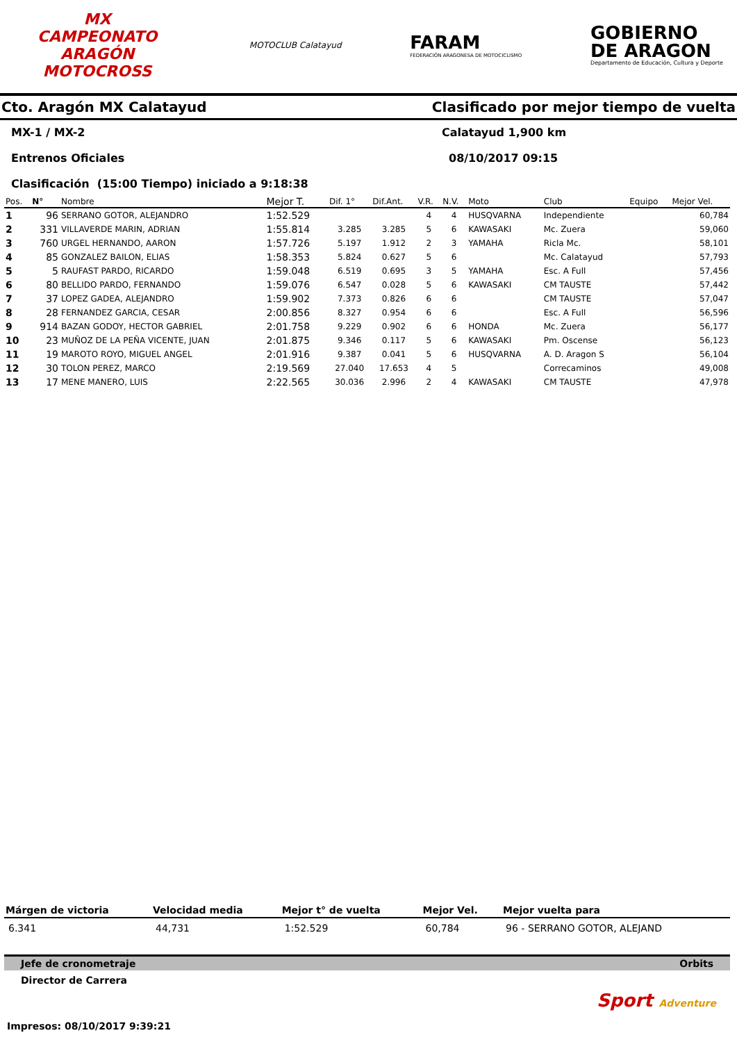MX
CAMPEONATO ARAGÓN MOTOCROSS
MOTOCLUB Calatayud
FARAM
FEDERACIÓN ARAGONESA DE MOTOCICLISMO
GOBIERNO
DE ARAGON
Departamento de Educación, Cultura y Deporte
Cto. Aragón MX Calatayud Clasificado por mejor tiempo de vuelta
MX-1 / MX-2 Calatayud 1,900 km
Entrenos Oficiales 08/10/2017 09:15
Clasificación (15:00 Tiempo) iniciado a 9:18:38
| Pos. | N° | Nombre | Mejor T. | Dif. 1° | Dif.Ant. | V.R. | N.V. | Moto | Club | Equipo | Mejor Vel. |
| --- | --- | --- | --- | --- | --- | --- | --- | --- | --- | --- | --- |
| 1 | 96 | SERRANO GOTOR, ALEJANDRO | 1:52.529 | | | 4 | 4 | HUSQVARNA | Independiente | | 60,784 |
| 2 | 331 | VILLAVERDE MARIN, ADRIAN | 1:55.814 | 3.285 | 3.285 | 5 | 6 | KAWASAKI | Mc. Zuera | | 59,060 |
| 3 | 760 | URGEL HERNANDO, AARON | 1:57.726 | 5.197 | 1.912 | 2 | 3 | YAMAHA | Ricla Mc. | | 58,101 |
| 4 | 85 | GONZALEZ BAILON, ELIAS | 1:58.353 | 5.824 | 0.627 | 5 | 6 | | Mc. Calatayud | | 57,793 |
| 5 | 5 | RAUFAST PARDO, RICARDO | 1:59.048 | 6.519 | 0.695 | 3 | 5 | YAMAHA | Esc. A Full | | 57,456 |
| 6 | 80 | BELLIDO PARDO, FERNANDO | 1:59.076 | 6.547 | 0.028 | 5 | 6 | KAWASAKI | CM TAUSTE | | 57,442 |
| 7 | 37 | LOPEZ GADEA, ALEJANDRO | 1:59.902 | 7.373 | 0.826 | 6 | 6 | | CM TAUSTE | | 57,047 |
| 8 | 28 | FERNANDEZ GARCIA, CESAR | 2:00.856 | 8.327 | 0.954 | 6 | 6 | | Esc. A Full | | 56,596 |
| 9 | 914 | BAZAN GODOY, HECTOR GABRIEL | 2:01.758 | 9.229 | 0.902 | 6 | 6 | HONDA | Mc. Zuera | | 56,177 |
| 10 | 23 | MUÑOZ DE LA PEÑA VICENTE, JUAN | 2:01.875 | 9.346 | 0.117 | 5 | 6 | KAWASAKI | Pm. Oscense | | 56,123 |
| 11 | 19 | MAROTO ROYO, MIGUEL ANGEL | 2:01.916 | 9.387 | 0.041 | 5 | 6 | HUSQVARNA | A. D. Aragon S | | 56,104 |
| 12 | 30 | TOLON PEREZ, MARCO | 2:19.569 | 27.040 | 17.653 | 4 | 5 | | Correcaminos | | 49,008 |
| 13 | 17 | MENE MANERO, LUIS | 2:22.565 | 30.036 | 2.996 | 2 | 4 | KAWASAKI | CM TAUSTE | | 47,978 |
| Márgen de victoria | Velocidad media | Mejor t° de vuelta | Mejor Vel. | Mejor vuelta para |
| --- | --- | --- | --- | --- |
| 6.341 | 44,731 | 1:52.529 | 60,784 | 96 - SERRANO GOTOR, ALEJAND |
Jefe de cronometraje Orbits
Director de Carrera
Sport Adventure
Impresos: 08/10/2017 9:39:21